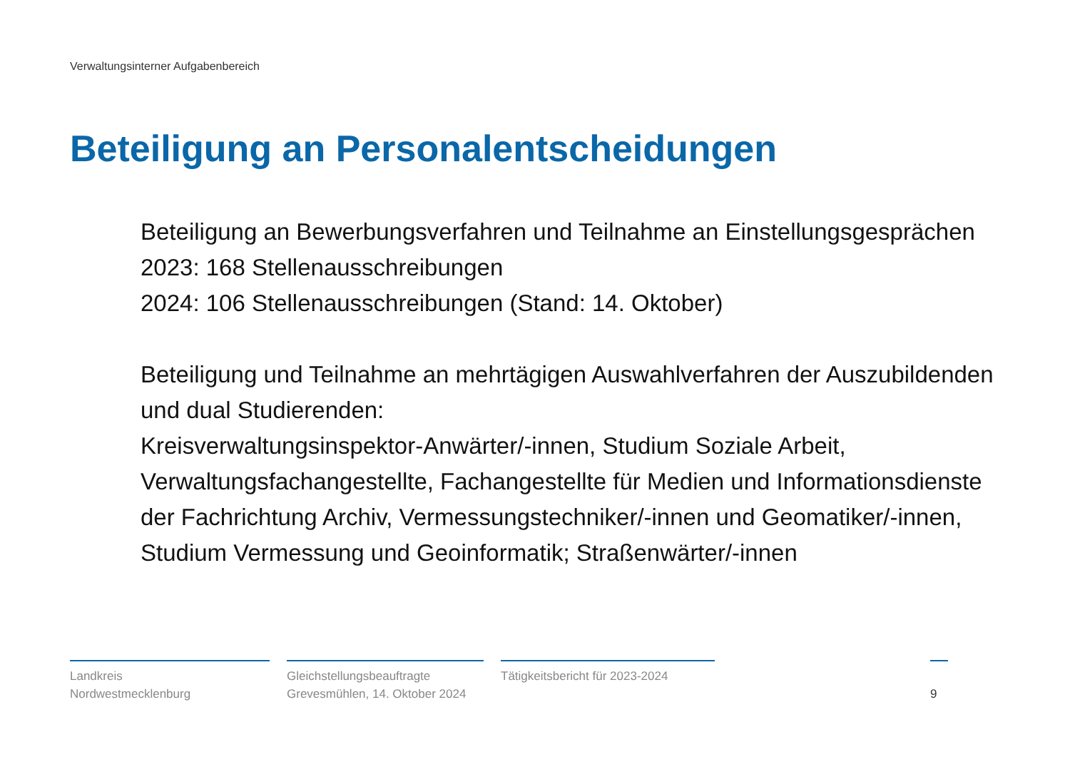Verwaltungsinterner Aufgabenbereich
Beteiligung an Personalentscheidungen
Beteiligung an Bewerbungsverfahren und Teilnahme an Einstellungsgesprächen
2023: 168 Stellenausschreibungen
2024: 106 Stellenausschreibungen (Stand: 14. Oktober)
Beteiligung und Teilnahme an mehrtägigen Auswahlverfahren der Auszubildenden und dual Studierenden:
Kreisverwaltungsinspektor-Anwärter/-innen, Studium Soziale Arbeit, Verwaltungsfachangestellte, Fachangestellte für Medien und Informationsdienste der Fachrichtung Archiv, Vermessungstechniker/-innen und Geomatiker/-innen, Studium Vermessung und Geoinformatik; Straßenwärter/-innen
Landkreis
Nordwestmecklenburg
Gleichstellungsbeauftragte
Grevesmühlen, 14. Oktober 2024
Tätigkeitsbericht für 2023-2024
9